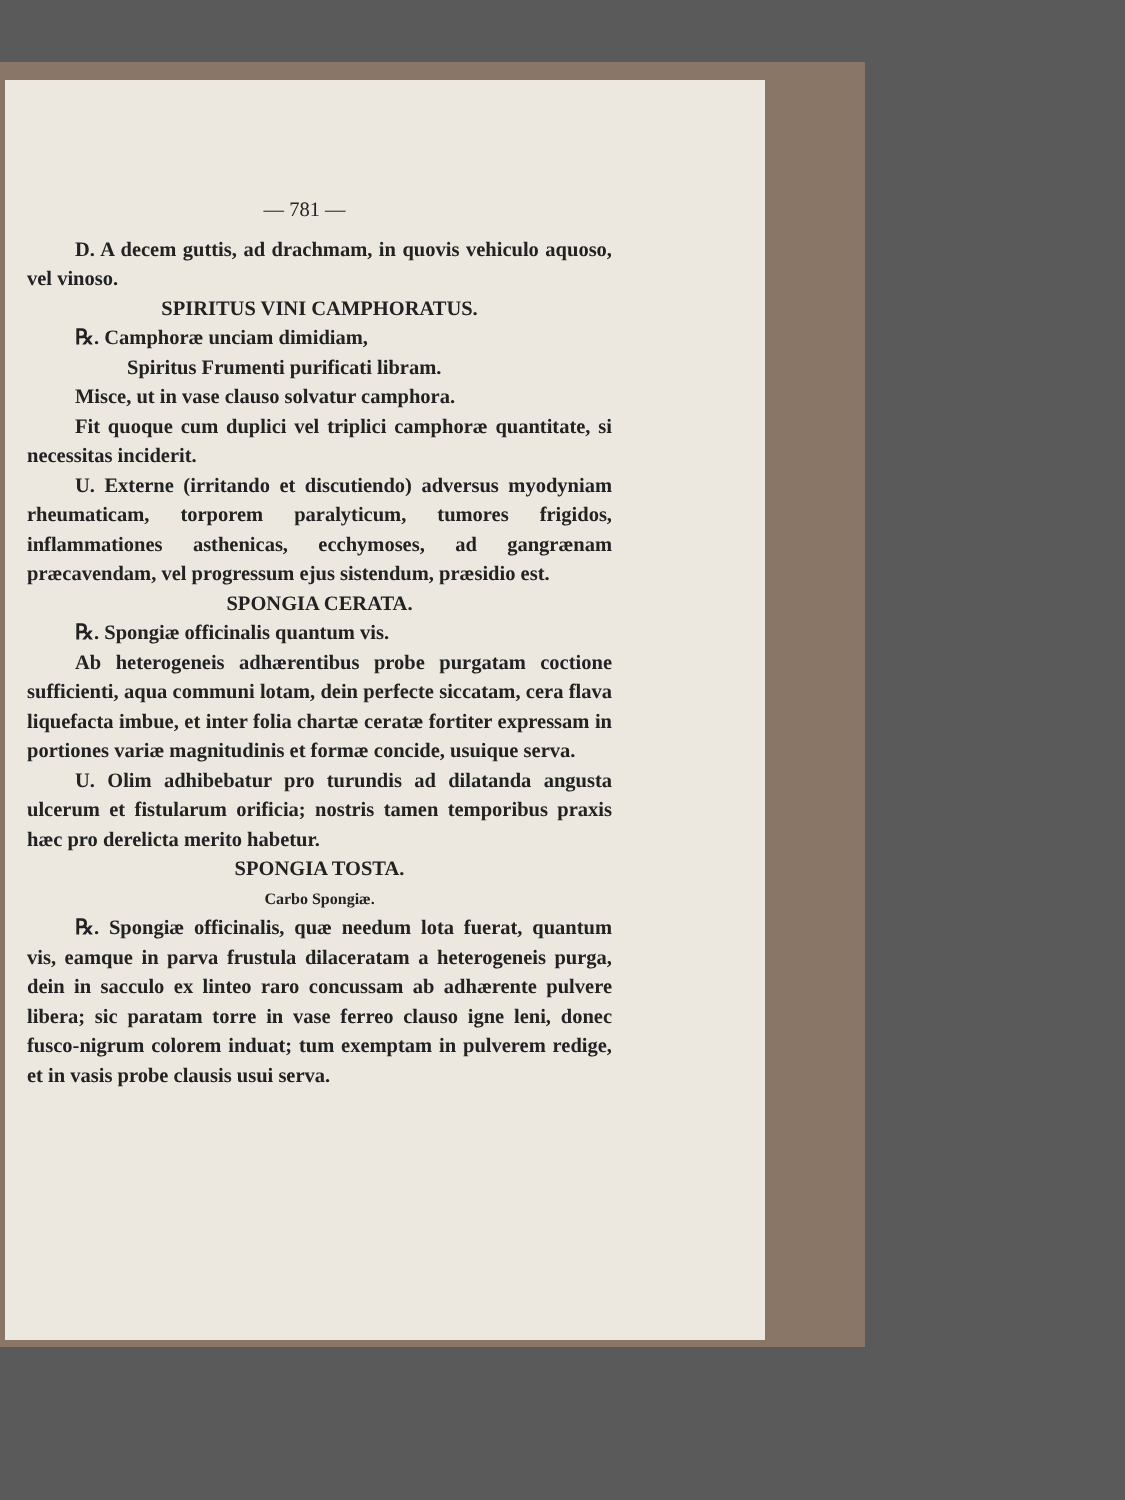— 781 —
D. A decem guttis, ad drachmam, in quovis vehiculo aquoso, vel vinoso.
SPIRITUS VINI CAMPHORATUS.
℞. Camphoræ unciam dimidiam,
Spiritus Frumenti purificati libram.
Misce, ut in vase clauso solvatur camphora.
Fit quoque cum duplici vel triplici camphoræ quantitate, si necessitas inciderit.
U. Externe (irritando et discutiendo) adversus myodyniam rheumaticam, torporem paralyticum, tumores frigidos, inflammationes asthenicas, ecchymoses, ad gangrænam præcavendam, vel progressum ejus sistendum, præsidio est.
SPONGIA CERATA.
℞. Spongiæ officinalis quantum vis.
Ab heterogeneis adhærentibus probe purgatam coctione sufficienti, aqua communi lotam, dein perfecte siccatam, cera flava liquefacta imbue, et inter folia chartæ ceratæ fortiter expressam in portiones variæ magnitudinis et formæ concide, usuique serva.
U. Olim adhibebatur pro turundis ad dilatanda angusta ulcerum et fistularum orificia; nostris tamen temporibus praxis hæc pro derelicta merito habetur.
SPONGIA TOSTA.
Carbo Spongiæ.
℞. Spongiæ officinalis, quæ needum lota fuerat, quantum vis, eamque in parva frustula dilaceratam a heterogeneis purga, dein in sacculo ex linteo raro concussam ab adhærente pulvere libera; sic paratam torre in vase ferreo clauso igne leni, donec fusco-nigrum colorem induat; tum exemptam in pulverem redige, et in vasis probe clausis usui serva.